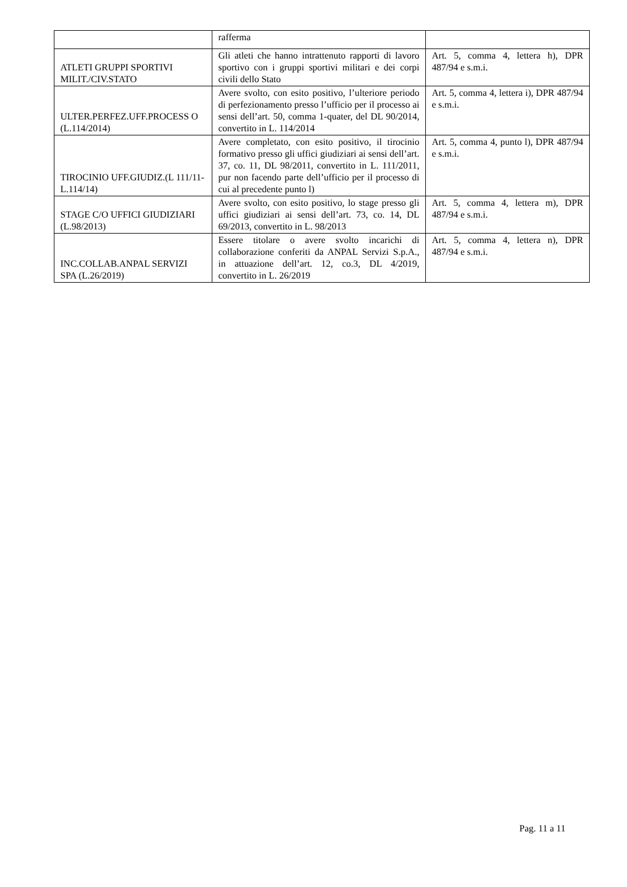| | rafferma | |
| ATLETI GRUPPI SPORTIVI MILIT./CIV.STATO | Gli atleti che hanno intrattenuto rapporti di lavoro sportivo con i gruppi sportivi militari e dei corpi civili dello Stato | Art. 5, comma 4, lettera h), DPR 487/94 e s.m.i. |
| ULTER.PERFEZ.UFF.PROCESS O (L.114/2014) | Avere svolto, con esito positivo, l’ulteriore periodo di perfezionamento presso l’ufficio per il processo ai sensi dell’art. 50, comma 1-quater, del DL 90/2014, convertito in L. 114/2014 | Art. 5, comma 4, lettera i), DPR 487/94 e s.m.i. |
| TIROCINIO UFF.GIUDIZ.(L 111/11-L.114/14) | Avere completato, con esito positivo, il tirocinio formativo presso gli uffici giudiziari ai sensi dell’art. 37, co. 11, DL 98/2011, convertito in L. 111/2011, pur non facendo parte dell’ufficio per il processo di cui al precedente punto l) | Art. 5, comma 4, punto l), DPR 487/94 e s.m.i. |
| STAGE C/O UFFICI GIUDIZIARI (L.98/2013) | Avere svolto, con esito positivo, lo stage presso gli uffici giudiziari ai sensi dell’art. 73, co. 14, DL 69/2013, convertito in L. 98/2013 | Art. 5, comma 4, lettera m), DPR 487/94 e s.m.i. |
| INC.COLLAB.ANPAL SERVIZI SPA (L.26/2019) | Essere titolare o avere svolto incarichi di collaborazione conferiti da ANPAL Servizi S.p.A., in attuazione dell’art. 12, co.3, DL 4/2019, convertito in L. 26/2019 | Art. 5, comma 4, lettera n), DPR 487/94 e s.m.i. |
Pag. 11 a 11